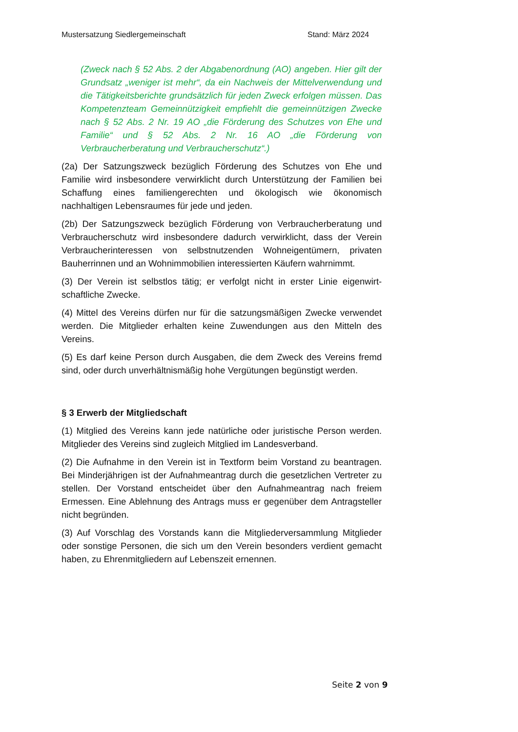Mustersatzung Siedlergemeinschaft Stand: März 2024
(Zweck nach § 52 Abs. 2 der Abgabenordnung (AO) angeben. Hier gilt der Grundsatz „weniger ist mehr“, da ein Nachweis der Mittelverwendung und die Tätigkeitsberichte grundsätzlich für jeden Zweck erfolgen müssen. Das Kompetenzteam Gemeinnützigkeit empfiehlt die gemeinnützigen Zwecke nach § 52 Abs. 2 Nr. 19 AO „die Förderung des Schutzes von Ehe und Familie“ und § 52 Abs. 2 Nr. 16 AO „die Förderung von Verbraucherberatung und Verbraucherschutz“.)
(2a) Der Satzungszweck bezüglich Förderung des Schutzes von Ehe und Familie wird insbesondere verwirklicht durch Unterstützung der Familien bei Schaffung eines familiengerechten und ökologisch wie ökonomisch nachhaltigen Lebensraumes für jede und jeden.
(2b) Der Satzungszweck bezüglich Förderung von Verbraucherberatung und Verbraucherschutz wird insbesondere dadurch verwirklicht, dass der Verein Verbraucherinteressen von selbstnutzenden Wohneigentümern, privaten Bauherrinnen und an Wohnimmobilien interessierten Käufern wahrnimmt.
(3) Der Verein ist selbstlos tätig; er verfolgt nicht in erster Linie eigenwirt-schaftliche Zwecke.
(4) Mittel des Vereins dürfen nur für die satzungsmäßigen Zwecke verwendet werden. Die Mitglieder erhalten keine Zuwendungen aus den Mitteln des Vereins.
(5) Es darf keine Person durch Ausgaben, die dem Zweck des Vereins fremd sind, oder durch unverhältnismäßig hohe Vergütungen begünstigt werden.
§ 3 Erwerb der Mitgliedschaft
(1) Mitglied des Vereins kann jede natürliche oder juristische Person werden. Mitglieder des Vereins sind zugleich Mitglied im Landesverband.
(2) Die Aufnahme in den Verein ist in Textform beim Vorstand zu beantragen. Bei Minderjährigen ist der Aufnahmeantrag durch die gesetzlichen Vertreter zu stellen. Der Vorstand entscheidet über den Aufnahmeantrag nach freiem Ermessen. Eine Ablehnung des Antrags muss er gegenüber dem Antragsteller nicht begründen.
(3) Auf Vorschlag des Vorstands kann die Mitgliederversammlung Mitglieder oder sonstige Personen, die sich um den Verein besonders verdient gemacht haben, zu Ehrenmitgliedern auf Lebenszeit ernennen.
Seite 2 von 9